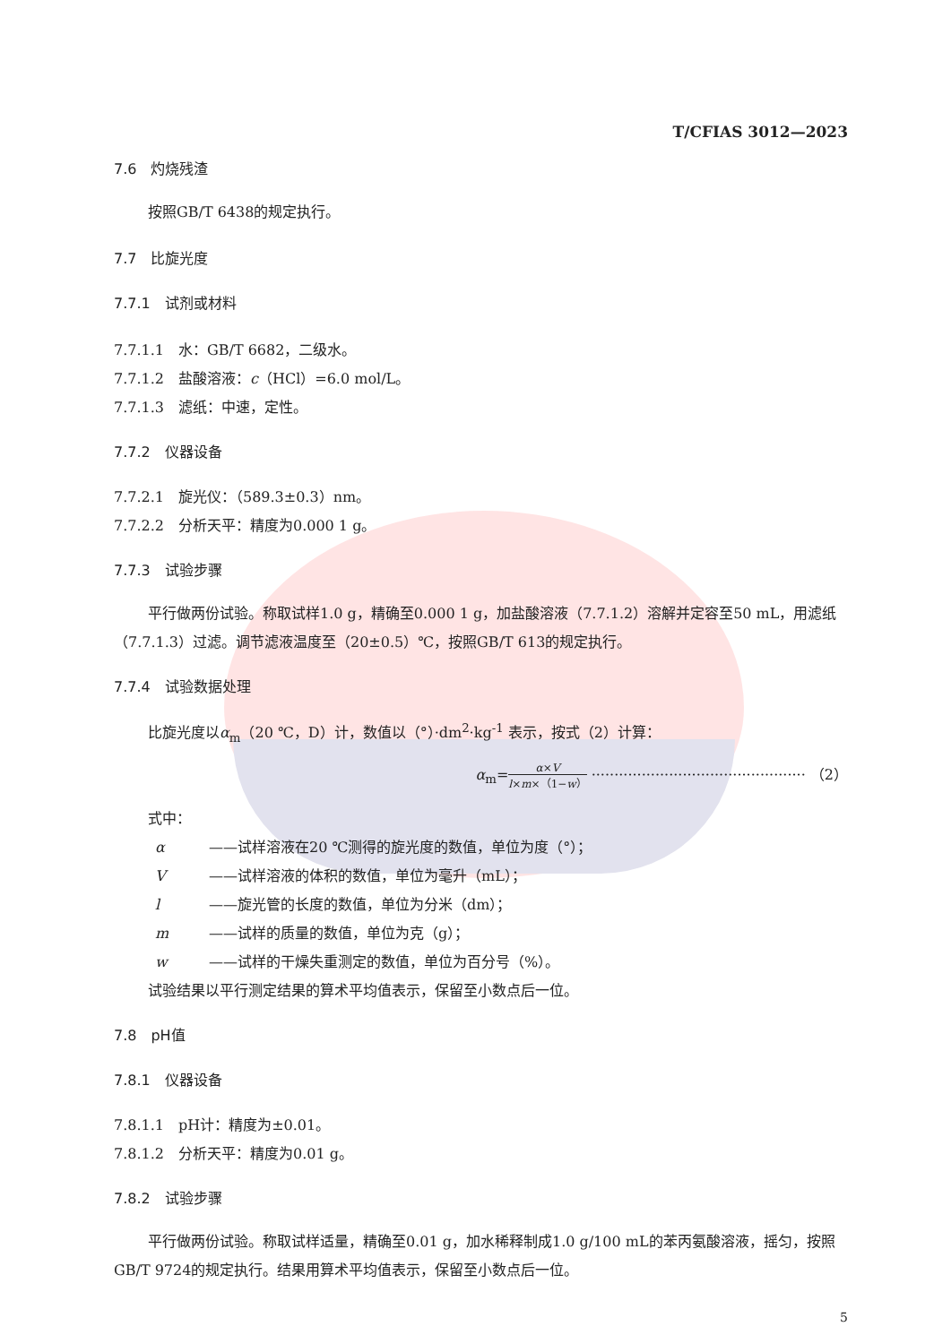T/CFIAS 3012—2023
7.6　灼烧残渣
按照GB/T 6438的规定执行。
7.7　比旋光度
7.7.1　试剂或材料
7.7.1.1　水：GB/T 6682，二级水。
7.7.1.2　盐酸溶液：c（HCl）=6.0 mol/L。
7.7.1.3　滤纸：中速，定性。
7.7.2　仪器设备
7.7.2.1　旋光仪：（589.3±0.3）nm。
7.7.2.2　分析天平：精度为0.000 1 g。
7.7.3　试验步骤
平行做两份试验。称取试样1.0 g，精确至0.000 1 g，加盐酸溶液（7.7.1.2）溶解并定容至50 mL，用滤纸（7.7.1.3）过滤。调节滤液温度至（20±0.5）℃，按照GB/T 613的规定执行。
7.7.4　试验数据处理
比旋光度以α<sub>m</sub>（20 ℃，D）计，数值以（°）·dm<sup>2</sup>·kg<sup>-1</sup> 表示，按式（2）计算：
α<sub>m</sub>=α×V l×m×（1−w） ··············································· （2）
式中：
α ——试样溶液在20 ℃测得的旋光度的数值，单位为度（°）；
V ——试样溶液的体积的数值，单位为毫升（mL）；
l ——旋光管的长度的数值，单位为分米（dm）；
m ——试样的质量的数值，单位为克（g）；
w ——试样的干燥失重测定的数值，单位为百分号（%）。
试验结果以平行测定结果的算术平均值表示，保留至小数点后一位。
7.8　pH值
7.8.1　仪器设备
7.8.1.1　pH计：精度为±0.01。
7.8.1.2　分析天平：精度为0.01 g。
7.8.2　试验步骤
平行做两份试验。称取试样适量，精确至0.01 g，加水稀释制成1.0 g/100 mL的苯丙氨酸溶液，摇匀，按照GB/T 9724的规定执行。结果用算术平均值表示，保留至小数点后一位。
5